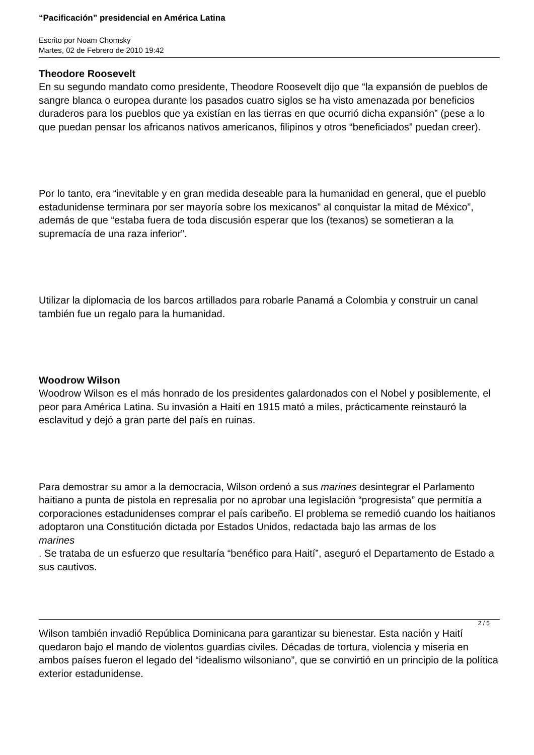“Pacificación” presidencial en América Latina
Escrito por Noam Chomsky
Martes, 02 de Febrero de 2010 19:42
Theodore Roosevelt
En su segundo mandato como presidente, Theodore Roosevelt dijo que “la expansión de pueblos de sangre blanca o europea durante los pasados cuatro siglos se ha visto amenazada por beneficios duraderos para los pueblos que ya existían en las tierras en que ocurrió dicha expansión” (pese a lo que puedan pensar los africanos nativos americanos, filipinos y otros “beneficiados” puedan creer).
Por lo tanto, era “inevitable y en gran medida deseable para la humanidad en general, que el pueblo estadunidense terminara por ser mayoría sobre los mexicanos” al conquistar la mitad de México”, además de que “estaba fuera de toda discusión esperar que los (texanos) se sometieran a la supremacía de una raza inferior”.
Utilizar la diplomacia de los barcos artillados para robarle Panamá a Colombia y construir un canal también fue un regalo para la humanidad.
Woodrow Wilson
Woodrow Wilson es el más honrado de los presidentes galardonados con el Nobel y posiblemente, el peor para América Latina. Su invasión a Haití en 1915 mató a miles, prácticamente reinstauró la esclavitud y dejó a gran parte del país en ruinas.
Para demostrar su amor a la democracia, Wilson ordenó a sus marines desintegrar el Parlamento haitiano a punta de pistola en represalia por no aprobar una legislación “progresista” que permitía a corporaciones estadunidenses comprar el país caribeño. El problema se remedió cuando los haitianos adoptaron una Constitución dictada por Estados Unidos, redactada bajo las armas de los
marines
. Se trataba de un esfuerzo que resultaría “benéfico para Haití”, aseguró el Departamento de Estado a sus cautivos.
Wilson también invadió República Dominicana para garantizar su bienestar. Esta nación y Haití quedaron bajo el mando de violentos guardias civiles. Décadas de tortura, violencia y miseria en ambos países fueron el legado del “idealismo wilsoniano”, que se convirtió en un principio de la política exterior estadunidense.
2 / 5